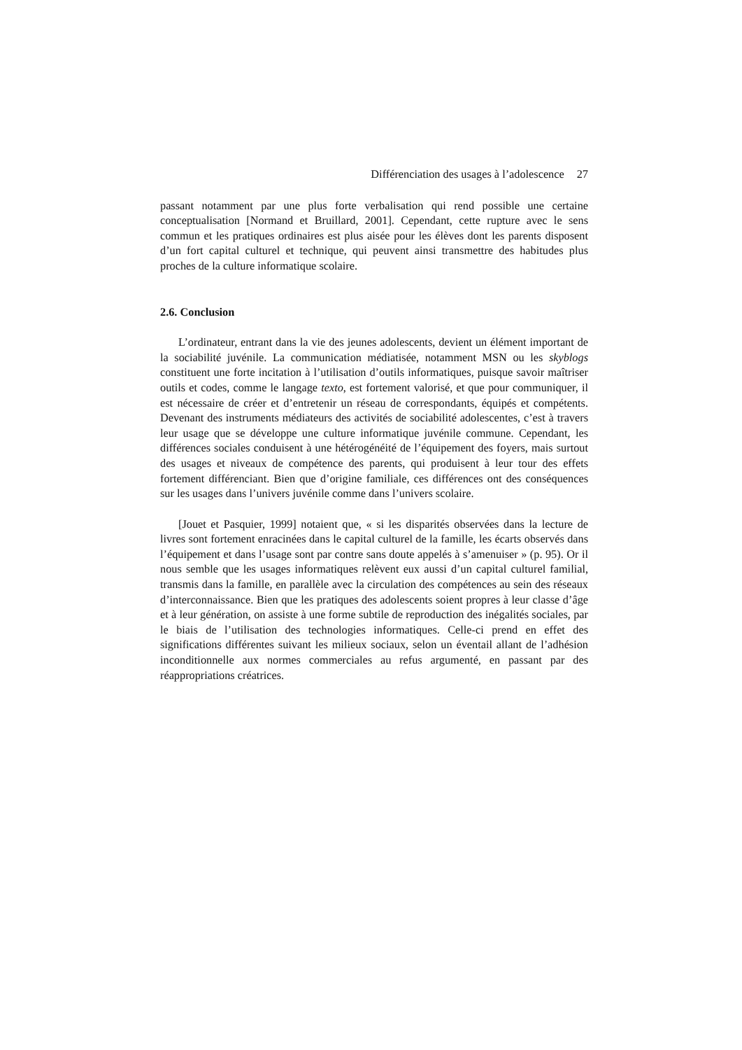Différenciation des usages à l’adolescence 27
passant notamment par une plus forte verbalisation qui rend possible une certaine conceptualisation [Normand et Bruillard, 2001]. Cependant, cette rupture avec le sens commun et les pratiques ordinaires est plus aisée pour les élèves dont les parents disposent d’un fort capital culturel et technique, qui peuvent ainsi transmettre des habitudes plus proches de la culture informatique scolaire.
2.6. Conclusion
L’ordinateur, entrant dans la vie des jeunes adolescents, devient un élément important de la sociabilité juvénile. La communication médiatisée, notamment MSN ou les skyblogs constituent une forte incitation à l’utilisation d’outils informatiques, puisque savoir maîtriser outils et codes, comme le langage texto, est fortement valorisé, et que pour communiquer, il est nécessaire de créer et d’entretenir un réseau de correspondants, équipés et compétents. Devenant des instruments médiateurs des activités de sociabilité adolescentes, c’est à travers leur usage que se développe une culture informatique juvénile commune. Cependant, les différences sociales conduisent à une hétérogénéité de l’équipement des foyers, mais surtout des usages et niveaux de compétence des parents, qui produisent à leur tour des effets fortement différenciant. Bien que d’origine familiale, ces différences ont des conséquences sur les usages dans l’univers juvénile comme dans l’univers scolaire.
[Jouet et Pasquier, 1999] notaient que, « si les disparités observées dans la lecture de livres sont fortement enracinées dans le capital culturel de la famille, les écarts observés dans l’équipement et dans l’usage sont par contre sans doute appelés à s’amenuiser » (p. 95). Or il nous semble que les usages informatiques relèvent eux aussi d’un capital culturel familial, transmis dans la famille, en parallèle avec la circulation des compétences au sein des réseaux d’interconnaissance. Bien que les pratiques des adolescents soient propres à leur classe d’âge et à leur génération, on assiste à une forme subtile de reproduction des inégalités sociales, par le biais de l’utilisation des technologies informatiques. Celle-ci prend en effet des significations différentes suivant les milieux sociaux, selon un éventail allant de l’adhésion inconditionnelle aux normes commerciales au refus argumenté, en passant par des réappropriations créatrices.